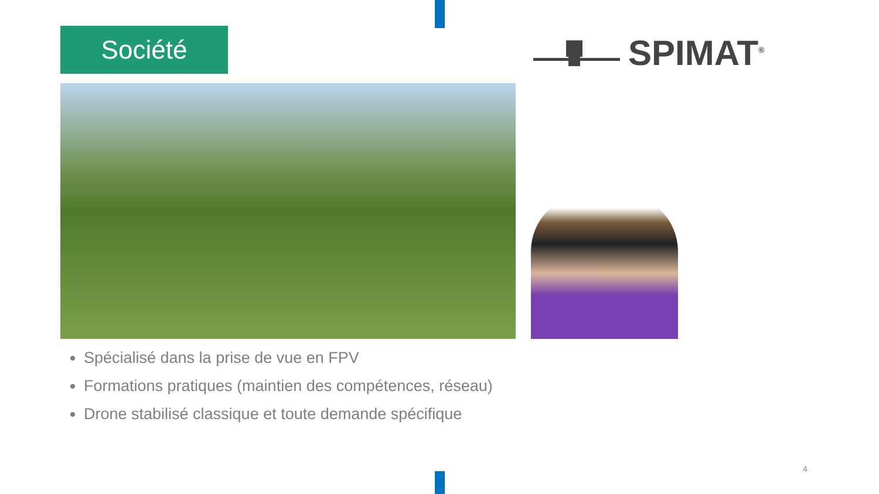Société SPIMAT<sup>®</sup>
Spécialisé dans la prise de vue en FPV
Formations pratiques (maintien des compétences, réseau)
Drone stabilisé classique et toute demande spécifique
4